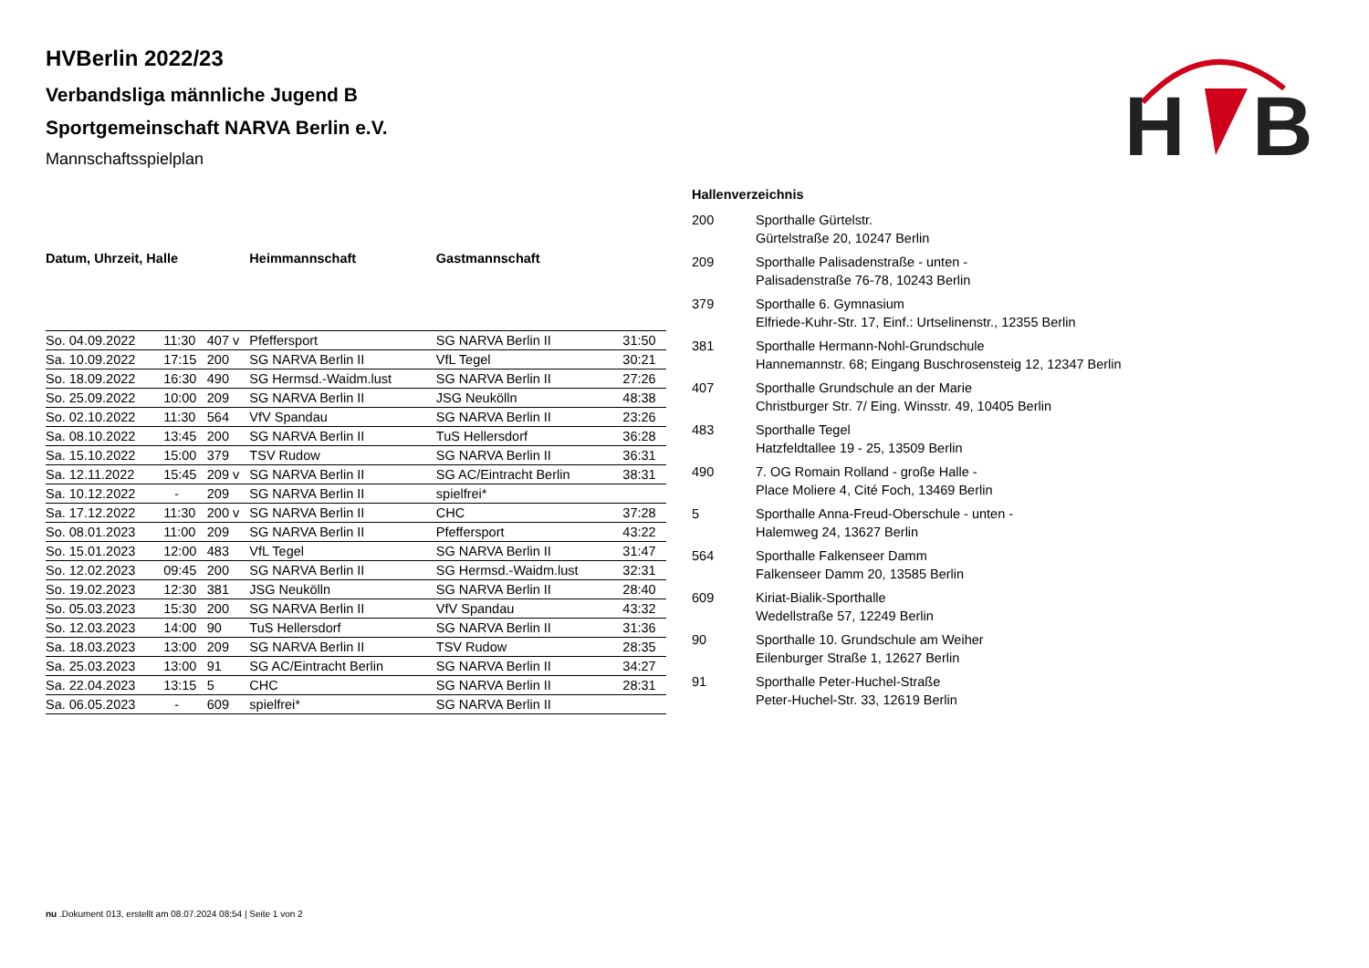H
B
HVBerlin 2022/23
Verbandsliga männliche Jugend B
Sportgemeinschaft NARVA Berlin e.V.
Mannschaftsspielplan
| Datum, Uhrzeit, Halle | | | Heimmannschaft | Gastmannschaft | |
| --- | --- | --- | --- | --- | --- |
| So. 04.09.2022 | 11:30 | 407 v | Pfeffersport | SG NARVA Berlin II | 31:50 |
| Sa. 10.09.2022 | 17:15 | 200 | SG NARVA Berlin II | VfL Tegel | 30:21 |
| So. 18.09.2022 | 16:30 | 490 | SG Hermsd.-Waidm.lust | SG NARVA Berlin II | 27:26 |
| So. 25.09.2022 | 10:00 | 209 | SG NARVA Berlin II | JSG Neukölln | 48:38 |
| So. 02.10.2022 | 11:30 | 564 | VfV Spandau | SG NARVA Berlin II | 23:26 |
| Sa. 08.10.2022 | 13:45 | 200 | SG NARVA Berlin II | TuS Hellersdorf | 36:28 |
| Sa. 15.10.2022 | 15:00 | 379 | TSV Rudow | SG NARVA Berlin II | 36:31 |
| Sa. 12.11.2022 | 15:45 | 209 v | SG NARVA Berlin II | SG AC/Eintracht Berlin | 38:31 |
| Sa. 10.12.2022 | - | 209 | SG NARVA Berlin II | spielfrei* | |
| Sa. 17.12.2022 | 11:30 | 200 v | SG NARVA Berlin II | CHC | 37:28 |
| So. 08.01.2023 | 11:00 | 209 | SG NARVA Berlin II | Pfeffersport | 43:22 |
| So. 15.01.2023 | 12:00 | 483 | VfL Tegel | SG NARVA Berlin II | 31:47 |
| So. 12.02.2023 | 09:45 | 200 | SG NARVA Berlin II | SG Hermsd.-Waidm.lust | 32:31 |
| So. 19.02.2023 | 12:30 | 381 | JSG Neukölln | SG NARVA Berlin II | 28:40 |
| So. 05.03.2023 | 15:30 | 200 | SG NARVA Berlin II | VfV Spandau | 43:32 |
| So. 12.03.2023 | 14:00 | 90 | TuS Hellersdorf | SG NARVA Berlin II | 31:36 |
| Sa. 18.03.2023 | 13:00 | 209 | SG NARVA Berlin II | TSV Rudow | 28:35 |
| Sa. 25.03.2023 | 13:00 | 91 | SG AC/Eintracht Berlin | SG NARVA Berlin II | 34:27 |
| Sa. 22.04.2023 | 13:15 | 5 | CHC | SG NARVA Berlin II | 28:31 |
| Sa. 06.05.2023 | - | 609 | spielfrei* | SG NARVA Berlin II | |
| Hallenverzeichnis | |
| --- | --- |
| 200 | Sporthalle Gürtelstr. Gürtelstraße 20, 10247 Berlin |
| 209 | Sporthalle Palisadenstraße - unten - Palisadenstraße 76-78, 10243 Berlin |
| 379 | Sporthalle 6. Gymnasium Elfriede-Kuhr-Str. 17, Einf.: Urtselinenstr., 12355 Berlin |
| 381 | Sporthalle Hermann-Nohl-Grundschule Hannemannstr. 68; Eingang Buschrosensteig 12, 12347 Berlin |
| 407 | Sporthalle Grundschule an der Marie Christburger Str. 7/ Eing. Winsstr. 49, 10405 Berlin |
| 483 | Sporthalle Tegel Hatzfeldtallee 19 - 25, 13509 Berlin |
| 490 | 7. OG Romain Rolland - große Halle - Place Moliere 4, Cité Foch, 13469 Berlin |
| 5 | Sporthalle Anna-Freud-Oberschule - unten - Halemweg 24, 13627 Berlin |
| 564 | Sporthalle Falkenseer Damm Falkenseer Damm 20, 13585 Berlin |
| 609 | Kiriat-Bialik-Sporthalle Wedellstraße 57, 12249 Berlin |
| 90 | Sporthalle 10. Grundschule am Weiher Eilenburger Straße 1, 12627 Berlin |
| 91 | Sporthalle Peter-Huchel-Straße Peter-Huchel-Str. 33, 12619 Berlin |
nu .Dokument 013, erstellt am 08.07.2024 08:54 | Seite 1 von 2